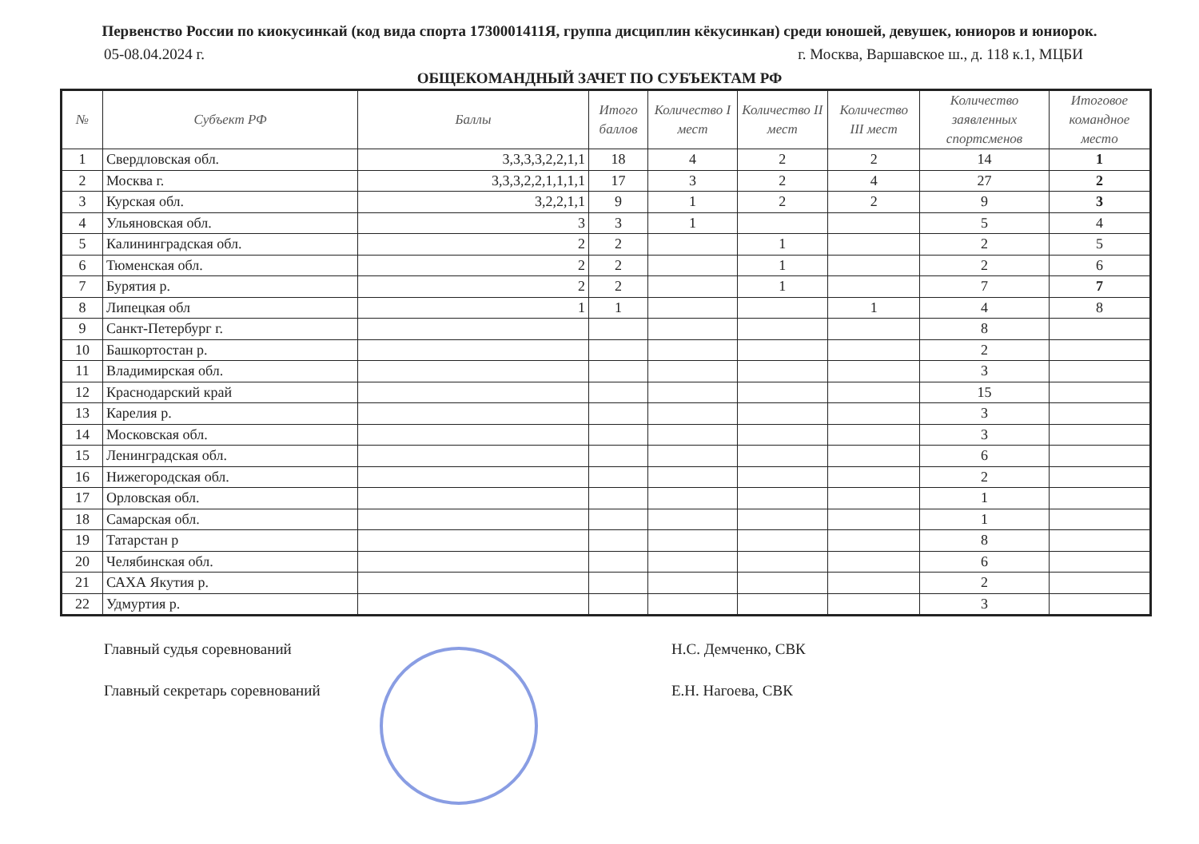Первенство России по киокусинкай (код вида спорта 1730001411Я, группа дисциплин кёкусинкан) среди юношей, девушек, юниоров и юниорок.
05-08.04.2024 г. г. Москва, Варшавское ш., д. 118 к.1, МЦБИ
ОБЩЕКОМАНДНЫЙ ЗАЧЕТ ПО СУБЪЕКТАМ РФ
| № | Субъект РФ | Баллы | Итого баллов | Количество I мест | Количество II мест | Количество III мест | Количество заявленных спортсменов | Итоговое командное место |
| --- | --- | --- | --- | --- | --- | --- | --- | --- |
| 1 | Свердловская обл. | 3,3,3,3,2,2,1,1 | 18 | 4 | 2 | 2 | 14 | 1 |
| 2 | Москва г. | 3,3,3,2,2,1,1,1,1 | 17 | 3 | 2 | 4 | 27 | 2 |
| 3 | Курская обл. | 3,2,2,1,1 | 9 | 1 | 2 | 2 | 9 | 3 |
| 4 | Ульяновская обл. | 3 | 3 | 1 | | | 5 | 4 |
| 5 | Калининградская обл. | 2 | 2 | | 1 | | 2 | 5 |
| 6 | Тюменская обл. | 2 | 2 | | 1 | | 2 | 6 |
| 7 | Бурятия р. | 2 | 2 | | 1 | | 7 | 7 |
| 8 | Липецкая обл | 1 | 1 | | | 1 | 4 | 8 |
| 9 | Санкт-Петербург г. | | | | | | 8 | |
| 10 | Башкортостан р. | | | | | | 2 | |
| 11 | Владимирская обл. | | | | | | 3 | |
| 12 | Краснодарский край | | | | | | 15 | |
| 13 | Карелия р. | | | | | | 3 | |
| 14 | Московская обл. | | | | | | 3 | |
| 15 | Ленинградская обл. | | | | | | 6 | |
| 16 | Нижегородская обл. | | | | | | 2 | |
| 17 | Орловская обл. | | | | | | 1 | |
| 18 | Самарская обл. | | | | | | 1 | |
| 19 | Татарстан р | | | | | | 8 | |
| 20 | Челябинская обл. | | | | | | 6 | |
| 21 | САХА Якутия р. | | | | | | 2 | |
| 22 | Удмуртия р. | | | | | | 3 | |
Главный судья соревнований Н.С. Демченко, СВК
Главный секретарь соревнований Е.Н. Нагоева, СВК